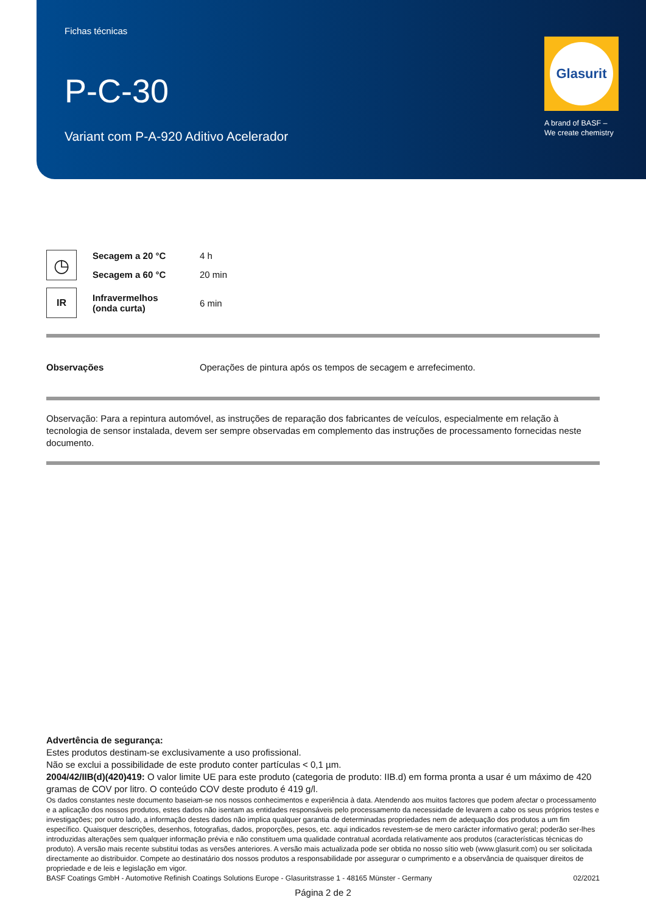Fichas técnicas
P-C-30
Variant com P-A-920 Aditivo Acelerador
Glasurit
A brand of BASF –
We create chemistry
| ◷ | Secagem a 20 °C | 4 h |
| | Secagem a 60 °C | 20 min |
| IR | Infravermelhos (onda curta) | 6 min |
| Observações | Operações de pintura após os tempos de secagem e arrefecimento. |
Observação: Para a repintura automóvel, as instruções de reparação dos fabricantes de veículos, especialmente em relação à tecnologia de sensor instalada, devem ser sempre observadas em complemento das instruções de processamento fornecidas neste documento.
Advertência de segurança:
Estes produtos destinam-se exclusivamente a uso profissional.
Não se exclui a possibilidade de este produto conter partículas < 0,1 µm.
2004/42/IIB(d)(420)419: O valor limite UE para este produto (categoria de produto: IIB.d) em forma pronta a usar é um máximo de 420 gramas de COV por litro. O conteúdo COV deste produto é 419 g/l.
Os dados constantes neste documento baseiam-se nos nossos conhecimentos e experiência à data. Atendendo aos muitos factores que podem afectar o processamento e a aplicação dos nossos produtos, estes dados não isentam as entidades responsáveis pelo processamento da necessidade de levarem a cabo os seus próprios testes e investigações; por outro lado, a informação destes dados não implica qualquer garantia de determinadas propriedades nem de adequação dos produtos a um fim específico. Quaisquer descrições, desenhos, fotografias, dados, proporções, pesos, etc. aqui indicados revestem-se de mero carácter informativo geral; poderão ser-lhes introduzidas alterações sem qualquer informação prévia e não constituem uma qualidade contratual acordada relativamente aos produtos (características técnicas do produto). A versão mais recente substitui todas as versões anteriores. A versão mais actualizada pode ser obtida no nosso sítio web (www.glasurit.com) ou ser solicitada directamente ao distribuidor. Compete ao destinatário dos nossos produtos a responsabilidade por assegurar o cumprimento e a observância de quaisquer direitos de propriedade e de leis e legislação em vigor.
BASF Coatings GmbH - Automotive Refinish Coatings Solutions Europe - Glasuritstrasse 1 - 48165 Münster - Germany 02/2021
Página 2 de 2